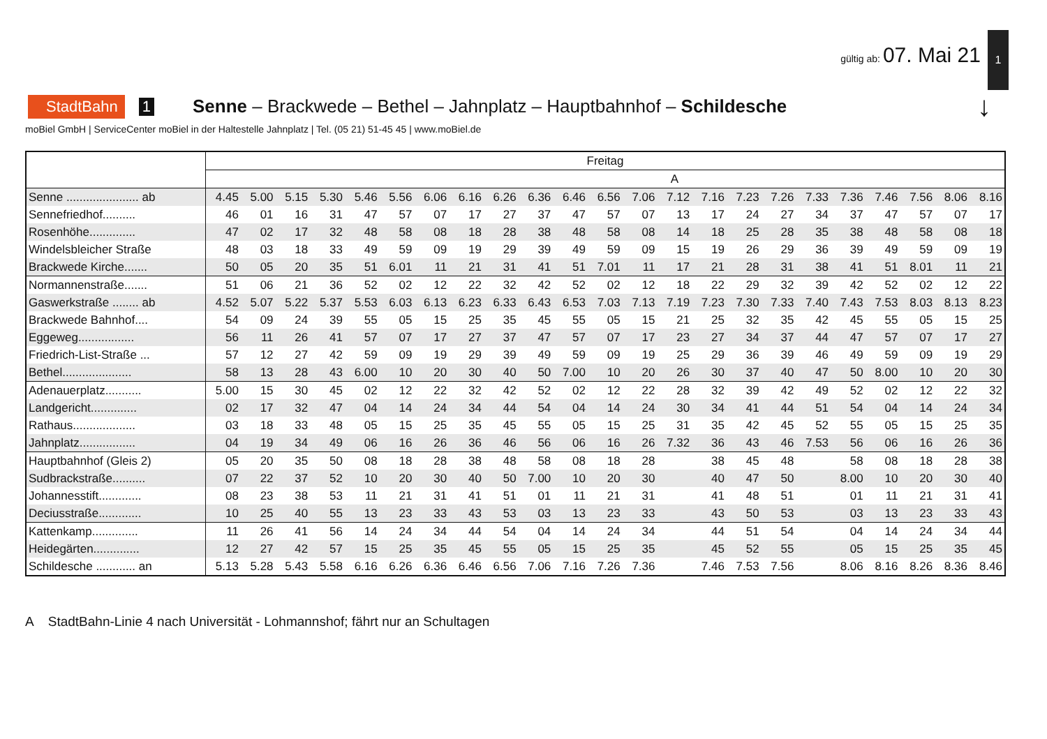1
gültig ab: 07. Mai 21
StadtBahn 1 Senne – Brackwede – Bethel – Jahnplatz – Hauptbahnhof – Schildesche ↓
moBiel GmbH | ServiceCenter moBiel in der Haltestelle Jahnplatz | Tel. (05 21) 51-45 45 | www.moBiel.de
| | Freitag | | | | | | | | | | | | | | | | | | | | | | |
| | | | | | | | | | | | | | | A | | | | | | | | | |
| Senne ...................... ab | 4.45 | 5.00 | 5.15 | 5.30 | 5.46 | 5.56 | 6.06 | 6.16 | 6.26 | 6.36 | 6.46 | 6.56 | 7.06 | 7.12 | 7.16 | 7.23 | 7.26 | 7.33 | 7.36 | 7.46 | 7.56 | 8.06 | 8.16 |
| Sennefriedhof.......... | 46 | 01 | 16 | 31 | 47 | 57 | 07 | 17 | 27 | 37 | 47 | 57 | 07 | 13 | 17 | 24 | 27 | 34 | 37 | 47 | 57 | 07 | 17 |
| Rosenhöhe.............. | 47 | 02 | 17 | 32 | 48 | 58 | 08 | 18 | 28 | 38 | 48 | 58 | 08 | 14 | 18 | 25 | 28 | 35 | 38 | 48 | 58 | 08 | 18 |
| Windelsbleicher Straße | 48 | 03 | 18 | 33 | 49 | 59 | 09 | 19 | 29 | 39 | 49 | 59 | 09 | 15 | 19 | 26 | 29 | 36 | 39 | 49 | 59 | 09 | 19 |
| Brackwede Kirche....... | 50 | 05 | 20 | 35 | 51 | 6.01 | 11 | 21 | 31 | 41 | 51 | 7.01 | 11 | 17 | 21 | 28 | 31 | 38 | 41 | 51 | 8.01 | 11 | 21 |
| Normannenstraße....... | 51 | 06 | 21 | 36 | 52 | 02 | 12 | 22 | 32 | 42 | 52 | 02 | 12 | 18 | 22 | 29 | 32 | 39 | 42 | 52 | 02 | 12 | 22 |
| Gaswerkstraße ........ ab | 4.52 | 5.07 | 5.22 | 5.37 | 5.53 | 6.03 | 6.13 | 6.23 | 6.33 | 6.43 | 6.53 | 7.03 | 7.13 | 7.19 | 7.23 | 7.30 | 7.33 | 7.40 | 7.43 | 7.53 | 8.03 | 8.13 | 8.23 |
| Brackwede Bahnhof.... | 54 | 09 | 24 | 39 | 55 | 05 | 15 | 25 | 35 | 45 | 55 | 05 | 15 | 21 | 25 | 32 | 35 | 42 | 45 | 55 | 05 | 15 | 25 |
| Eggeweg................. | 56 | 11 | 26 | 41 | 57 | 07 | 17 | 27 | 37 | 47 | 57 | 07 | 17 | 23 | 27 | 34 | 37 | 44 | 47 | 57 | 07 | 17 | 27 |
| Friedrich-List-Straße ... | 57 | 12 | 27 | 42 | 59 | 09 | 19 | 29 | 39 | 49 | 59 | 09 | 19 | 25 | 29 | 36 | 39 | 46 | 49 | 59 | 09 | 19 | 29 |
| Bethel..................... | 58 | 13 | 28 | 43 | 6.00 | 10 | 20 | 30 | 40 | 50 | 7.00 | 10 | 20 | 26 | 30 | 37 | 40 | 47 | 50 | 8.00 | 10 | 20 | 30 |
| Adenauerplatz........... | 5.00 | 15 | 30 | 45 | 02 | 12 | 22 | 32 | 42 | 52 | 02 | 12 | 22 | 28 | 32 | 39 | 42 | 49 | 52 | 02 | 12 | 22 | 32 |
| Landgericht.............. | 02 | 17 | 32 | 47 | 04 | 14 | 24 | 34 | 44 | 54 | 04 | 14 | 24 | 30 | 34 | 41 | 44 | 51 | 54 | 04 | 14 | 24 | 34 |
| Rathaus................... | 03 | 18 | 33 | 48 | 05 | 15 | 25 | 35 | 45 | 55 | 05 | 15 | 25 | 31 | 35 | 42 | 45 | 52 | 55 | 05 | 15 | 25 | 35 |
| Jahnplatz................. | 04 | 19 | 34 | 49 | 06 | 16 | 26 | 36 | 46 | 56 | 06 | 16 | 26 | 7.32 | 36 | 43 | 46 | 7.53 | 56 | 06 | 16 | 26 | 36 |
| Hauptbahnhof (Gleis 2) | 05 | 20 | 35 | 50 | 08 | 18 | 28 | 38 | 48 | 58 | 08 | 18 | 28 | | 38 | 45 | 48 | | 58 | 08 | 18 | 28 | 38 |
| Sudbrackstraße.......... | 07 | 22 | 37 | 52 | 10 | 20 | 30 | 40 | 50 | 7.00 | 10 | 20 | 30 | | 40 | 47 | 50 | | 8.00 | 10 | 20 | 30 | 40 |
| Johannesstift............. | 08 | 23 | 38 | 53 | 11 | 21 | 31 | 41 | 51 | 01 | 11 | 21 | 31 | | 41 | 48 | 51 | | 01 | 11 | 21 | 31 | 41 |
| Deciusstraße............. | 10 | 25 | 40 | 55 | 13 | 23 | 33 | 43 | 53 | 03 | 13 | 23 | 33 | | 43 | 50 | 53 | | 03 | 13 | 23 | 33 | 43 |
| Kattenkamp.............. | 11 | 26 | 41 | 56 | 14 | 24 | 34 | 44 | 54 | 04 | 14 | 24 | 34 | | 44 | 51 | 54 | | 04 | 14 | 24 | 34 | 44 |
| Heidegärten.............. | 12 | 27 | 42 | 57 | 15 | 25 | 35 | 45 | 55 | 05 | 15 | 25 | 35 | | 45 | 52 | 55 | | 05 | 15 | 25 | 35 | 45 |
| Schildesche ............ an | 5.13 | 5.28 | 5.43 | 5.58 | 6.16 | 6.26 | 6.36 | 6.46 | 6.56 | 7.06 | 7.16 | 7.26 | 7.36 | | 7.46 | 7.53 | 7.56 | | 8.06 | 8.16 | 8.26 | 8.36 | 8.46 |
A StadtBahn-Linie 4 nach Universität - Lohmannshof; fährt nur an Schultagen